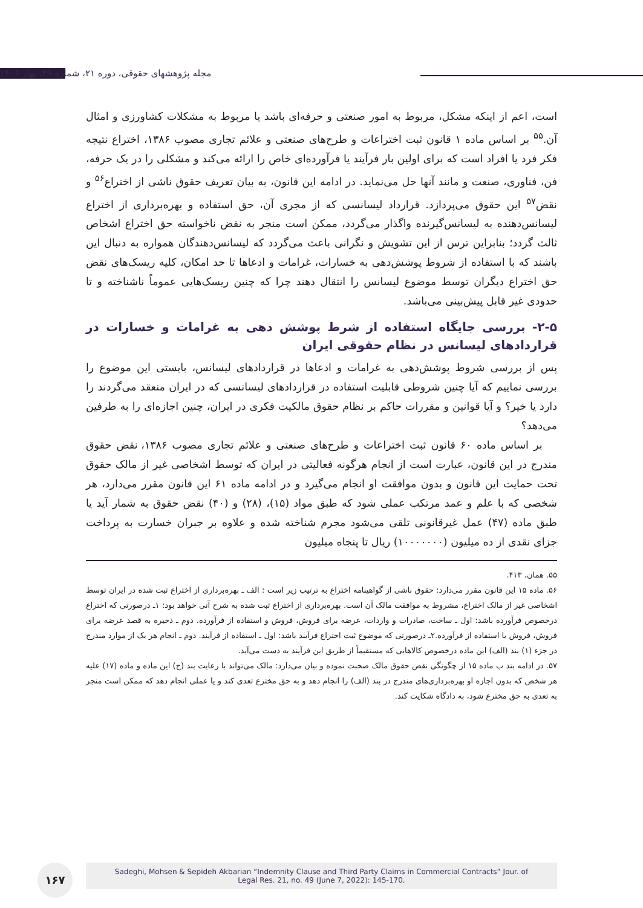مجله پژوهشهای حقوقی، دوره ۲۱، شماره ۴۹، بهار ۱۴۰۱
است، اعم از اینکه مشکل، مربوط به امور صنعتی و حرفه‌ای باشد یا مربوط به مشکلات کشاورزی و امثال آن.<sup>۵۵</sup> بر اساس ماده ۱ قانون ثبت اختراعات و طرح‌های صنعتی و علائم تجاری مصوب ۱۳۸۶، اختراع نتیجه فکر فرد یا افراد است که برای اولین بار فرآیند یا فرآورده‌ای خاص را ارائه می‌کند و مشکلی را در یک حرفه، فن، فناوری، صنعت و مانند آنها حل می‌نماید. در ادامه این قانون، به بیان تعریف حقوق ناشی از اختراع<sup>۵۶</sup> و نقض<sup>۵۷</sup> این حقوق می‌پردازد. قرارداد لیسانسی که از مجری آن، حق استفاده و بهره‌برداری از اختراع لیسانس‌دهنده به لیسانس‌گیرنده واگذار می‌گردد، ممکن است منجر به نقض ناخواسته حق اختراع اشخاص ثالث گردد؛ بنابراین ترس از این تشویش و نگرانی باعث می‌گردد که لیسانس‌دهندگان همواره به دنبال این باشند که با استفاده از شروط پوشش‌دهی به خسارات، غرامات و ادعاها تا حد امکان، کلیه ریسک‌های نقض حق اختراع دیگران توسط موضوع لیسانس را انتقال دهند چرا که چنین ریسک‌هایی عموماً ناشناخته و تا حدودی غیر قابل پیش‌بینی می‌باشد.
۲-۵- بررسی جایگاه استفاده از شرط پوشش دهی به غرامات و خسارات در قراردادهای لیسانس در نظام حقوقی ایران
پس از بررسی شروط پوشش‌دهی به غرامات و ادعاها در قراردادهای لیسانس، بایستی این موضوع را بررسی نماییم که آیا چنین شروطی قابلیت استفاده در قراردادهای لیسانسی که در ایران منعقد می‌گردند را دارد یا خیر؟ و آیا قوانین و مقررات حاکم بر نظام حقوق مالکیت فکری در ایران، چنین اجازه‌ای را به طرفین می‌دهد؟
بر اساس ماده ۶۰ قانون ثبت اختراعات و طرح‌های صنعتی و علائم تجاری مصوب ۱۳۸۶، نقض حقوق مندرج در این قانون، عبارت است از انجام هرگونه فعالیتی در ایران که توسط اشخاصی غیر از مالک حقوق تحت حمایت این قانون و بدون موافقت او انجام می‌گیرد و در ادامه ماده ۶۱ این قانون مقرر می‌دارد، هر شخصی که با علم و عمد مرتکب عملی شود که طبق مواد (۱۵)، (۲۸) و (۴۰) نقض حقوق به شمار آید یا طبق ماده (۴۷) عمل غیرقانونی تلقی می‌شود مجرم شناخته شده و علاوه بر جبران خسارت به پرداخت جزای نقدی از ده میلیون (۱۰۰۰۰۰۰۰) ریال تا پنجاه میلیون
۵۵. همان، ۴۱۳.
۵۶. ماده ۱۵ این قانون مقرر می‌دارد: حقوق ناشی از گواهینامه اختراع به ترتیب زیر است : الف ـ بهره‌برداری از اختراع ثبت شده در ایران توسط اشخاصی غیر از مالک اختراع، مشروط به موافقت مالک آن است. بهره‌برداری از اختراع ثبت شده به شرح آتی خواهد بود: ۱ـ درصورتی که اختراع درخصوص فرآورده باشد: اول ـ ساخت، صادرات و واردات، عرضه برای فروش، فروش و استفاده از فرآورده. دوم ـ ذخیره به قصد عرضه برای فروش، فروش یا استفاده از فرآورده.۲ـ درصورتی که موضوع ثبت اختراع فرآیند باشد: اول ـ استفاده از فرآیند. دوم ـ انجام هر یک از موارد مندرج در جزء (۱) بند (الف) این ماده درخصوص کالاهایی که مستقیماً از طریق این فرآیند به دست می‌آید.
۵۷. در ادامه بند ب ماده ۱۵ از چگونگی نقض حقوق مالک صحبت نموده و بیان می‌دارد: مالک می‌تواند با رعایت بند (ج) این ماده و ماده (۱۷) علیه هر شخص که بدون اجازه او بهره‌برداری‌های مندرج در بند (الف) را انجام دهد و به حق مخترع تعدی کند و یا عملی انجام دهد که ممکن است منجر به تعدی به حق مخترع شود، به دادگاه شکایت کند.
۱۶۷
Sadeghi, Mohsen & Sepideh Akbarian “Indemnity Clause and Third Party Claims in Commercial Contracts” Jour. of
Legal Res. 21, no. 49 (June 7, 2022): 145-170.